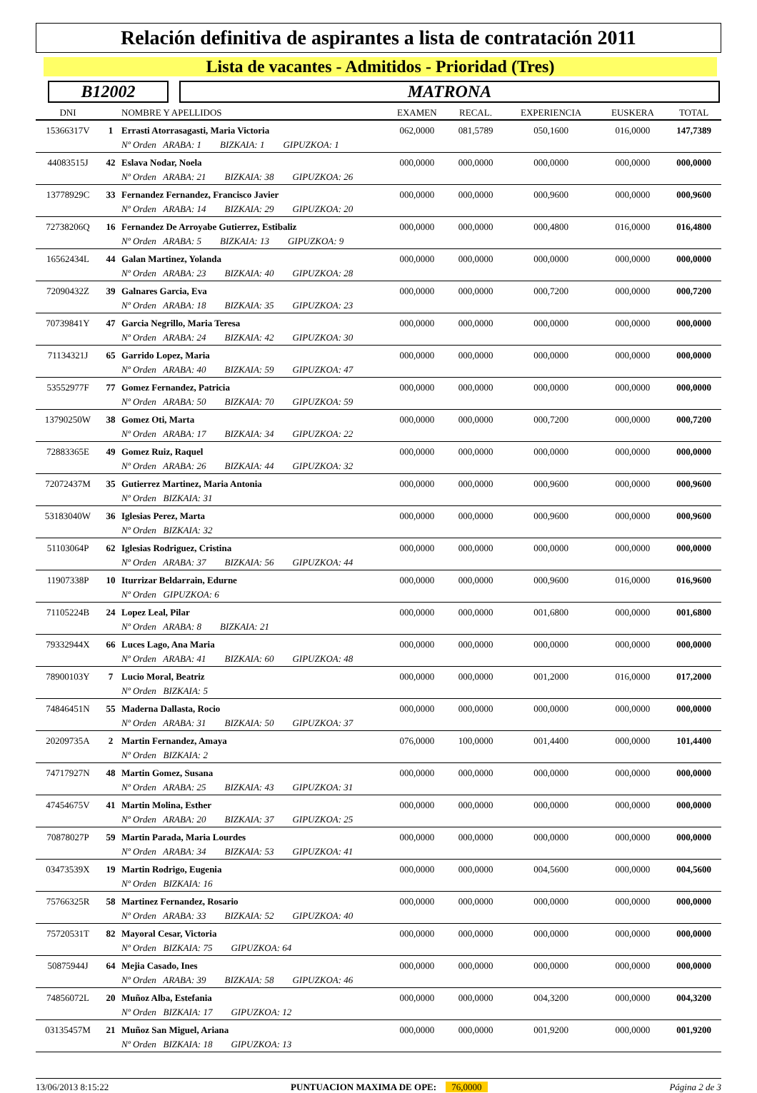Relación definitiva de aspirantes a lista de contratación 2011
Lista de vacantes - Admitidos - Prioridad (Tres)
B12002 MATRONA
| DNI | | NOMBRE Y APELLIDOS | EXAMEN | RECAL. | EXPERIENCIA | EUSKERA | TOTAL |
| --- | --- | --- | --- | --- | --- | --- | --- |
| 15366317V | 1 | Errasti Atorrasagasti, Maria Victoria | 062,0000 | 081,5789 | 050,1600 | 016,0000 | 147,7389 |
| | | Nº Orden ARABA: 1 BIZKAIA: 1 GIPUZKOA: 1 | | | | | |
| 44083515J | 42 | Eslava Nodar, Noela | 000,0000 | 000,0000 | 000,0000 | 000,0000 | 000,0000 |
| | | Nº Orden ARABA: 21 BIZKAIA: 38 GIPUZKOA: 26 | | | | | |
| 13778929C | 33 | Fernandez Fernandez, Francisco Javier | 000,0000 | 000,0000 | 000,9600 | 000,0000 | 000,9600 |
| | | Nº Orden ARABA: 14 BIZKAIA: 29 GIPUZKOA: 20 | | | | | |
| 72738206Q | 16 | Fernandez De Arroyabe Gutierrez, Estibaliz | 000,0000 | 000,0000 | 000,4800 | 016,0000 | 016,4800 |
| | | Nº Orden ARABA: 5 BIZKAIA: 13 GIPUZKOA: 9 | | | | | |
| 16562434L | 44 | Galan Martinez, Yolanda | 000,0000 | 000,0000 | 000,0000 | 000,0000 | 000,0000 |
| | | Nº Orden ARABA: 23 BIZKAIA: 40 GIPUZKOA: 28 | | | | | |
| 72090432Z | 39 | Galnares Garcia, Eva | 000,0000 | 000,0000 | 000,7200 | 000,0000 | 000,7200 |
| | | Nº Orden ARABA: 18 BIZKAIA: 35 GIPUZKOA: 23 | | | | | |
| 70739841Y | 47 | Garcia Negrillo, Maria Teresa | 000,0000 | 000,0000 | 000,0000 | 000,0000 | 000,0000 |
| | | Nº Orden ARABA: 24 BIZKAIA: 42 GIPUZKOA: 30 | | | | | |
| 71134321J | 65 | Garrido Lopez, Maria | 000,0000 | 000,0000 | 000,0000 | 000,0000 | 000,0000 |
| | | Nº Orden ARABA: 40 BIZKAIA: 59 GIPUZKOA: 47 | | | | | |
| 53552977F | 77 | Gomez Fernandez, Patricia | 000,0000 | 000,0000 | 000,0000 | 000,0000 | 000,0000 |
| | | Nº Orden ARABA: 50 BIZKAIA: 70 GIPUZKOA: 59 | | | | | |
| 13790250W | 38 | Gomez Oti, Marta | 000,0000 | 000,0000 | 000,7200 | 000,0000 | 000,7200 |
| | | Nº Orden ARABA: 17 BIZKAIA: 34 GIPUZKOA: 22 | | | | | |
| 72883365E | 49 | Gomez Ruiz, Raquel | 000,0000 | 000,0000 | 000,0000 | 000,0000 | 000,0000 |
| | | Nº Orden ARABA: 26 BIZKAIA: 44 GIPUZKOA: 32 | | | | | |
| 72072437M | 35 | Gutierrez Martinez, Maria Antonia | 000,0000 | 000,0000 | 000,9600 | 000,0000 | 000,9600 |
| | | Nº Orden BIZKAIA: 31 | | | | | |
| 53183040W | 36 | Iglesias Perez, Marta | 000,0000 | 000,0000 | 000,9600 | 000,0000 | 000,9600 |
| | | Nº Orden BIZKAIA: 32 | | | | | |
| 51103064P | 62 | Iglesias Rodriguez, Cristina | 000,0000 | 000,0000 | 000,0000 | 000,0000 | 000,0000 |
| | | Nº Orden ARABA: 37 BIZKAIA: 56 GIPUZKOA: 44 | | | | | |
| 11907338P | 10 | Iturrizar Beldarrain, Edurne | 000,0000 | 000,0000 | 000,9600 | 016,0000 | 016,9600 |
| | | Nº Orden GIPUZKOA: 6 | | | | | |
| 71105224B | 24 | Lopez Leal, Pilar | 000,0000 | 000,0000 | 001,6800 | 000,0000 | 001,6800 |
| | | Nº Orden ARABA: 8 BIZKAIA: 21 | | | | | |
| 79332944X | 66 | Luces Lago, Ana Maria | 000,0000 | 000,0000 | 000,0000 | 000,0000 | 000,0000 |
| | | Nº Orden ARABA: 41 BIZKAIA: 60 GIPUZKOA: 48 | | | | | |
| 78900103Y | 7 | Lucio Moral, Beatriz | 000,0000 | 000,0000 | 001,2000 | 016,0000 | 017,2000 |
| | | Nº Orden BIZKAIA: 5 | | | | | |
| 74846451N | 55 | Maderna Dallasta, Rocio | 000,0000 | 000,0000 | 000,0000 | 000,0000 | 000,0000 |
| | | Nº Orden ARABA: 31 BIZKAIA: 50 GIPUZKOA: 37 | | | | | |
| 20209735A | 2 | Martin Fernandez, Amaya | 076,0000 | 100,0000 | 001,4400 | 000,0000 | 101,4400 |
| | | Nº Orden BIZKAIA: 2 | | | | | |
| 74717927N | 48 | Martin Gomez, Susana | 000,0000 | 000,0000 | 000,0000 | 000,0000 | 000,0000 |
| | | Nº Orden ARABA: 25 BIZKAIA: 43 GIPUZKOA: 31 | | | | | |
| 47454675V | 41 | Martin Molina, Esther | 000,0000 | 000,0000 | 000,0000 | 000,0000 | 000,0000 |
| | | Nº Orden ARABA: 20 BIZKAIA: 37 GIPUZKOA: 25 | | | | | |
| 70878027P | 59 | Martin Parada, Maria Lourdes | 000,0000 | 000,0000 | 000,0000 | 000,0000 | 000,0000 |
| | | Nº Orden ARABA: 34 BIZKAIA: 53 GIPUZKOA: 41 | | | | | |
| 03473539X | 19 | Martin Rodrigo, Eugenia | 000,0000 | 000,0000 | 004,5600 | 000,0000 | 004,5600 |
| | | Nº Orden BIZKAIA: 16 | | | | | |
| 75766325R | 58 | Martinez Fernandez, Rosario | 000,0000 | 000,0000 | 000,0000 | 000,0000 | 000,0000 |
| | | Nº Orden ARABA: 33 BIZKAIA: 52 GIPUZKOA: 40 | | | | | |
| 75720531T | 82 | Mayoral Cesar, Victoria | 000,0000 | 000,0000 | 000,0000 | 000,0000 | 000,0000 |
| | | Nº Orden BIZKAIA: 75 GIPUZKOA: 64 | | | | | |
| 50875944J | 64 | Mejia Casado, Ines | 000,0000 | 000,0000 | 000,0000 | 000,0000 | 000,0000 |
| | | Nº Orden ARABA: 39 BIZKAIA: 58 GIPUZKOA: 46 | | | | | |
| 74856072L | 20 | Muñoz Alba, Estefania | 000,0000 | 000,0000 | 004,3200 | 000,0000 | 004,3200 |
| | | Nº Orden BIZKAIA: 17 GIPUZKOA: 12 | | | | | |
| 03135457M | 21 | Muñoz San Miguel, Ariana | 000,0000 | 000,0000 | 001,9200 | 000,0000 | 001,9200 |
| | | Nº Orden BIZKAIA: 18 GIPUZKOA: 13 | | | | | |
13/06/2013 8:15:22 PUNTUACION MAXIMA DE OPE: 76,0000 Página 2 de 3